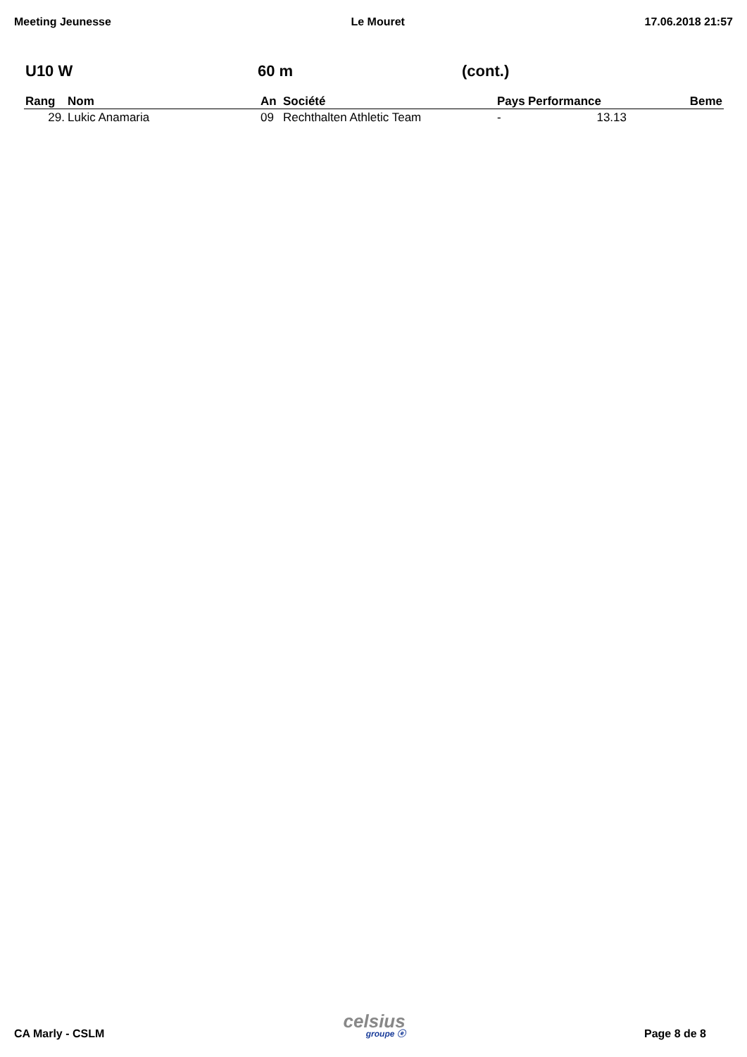Meeting Jeunesse Le Mouret 17.06.2018 21:57
U10 W 60 m (cont.)
| Rang | Nom | An | Société | Pays | Performance | Beme |
| --- | --- | --- | --- | --- | --- | --- |
| 29. | Lukic Anamaria | 09 | Rechthalten Athletic Team | - | 13.13 | |
CA Marly - CSLM celsius
groupe ⓔ Page 8 de 8